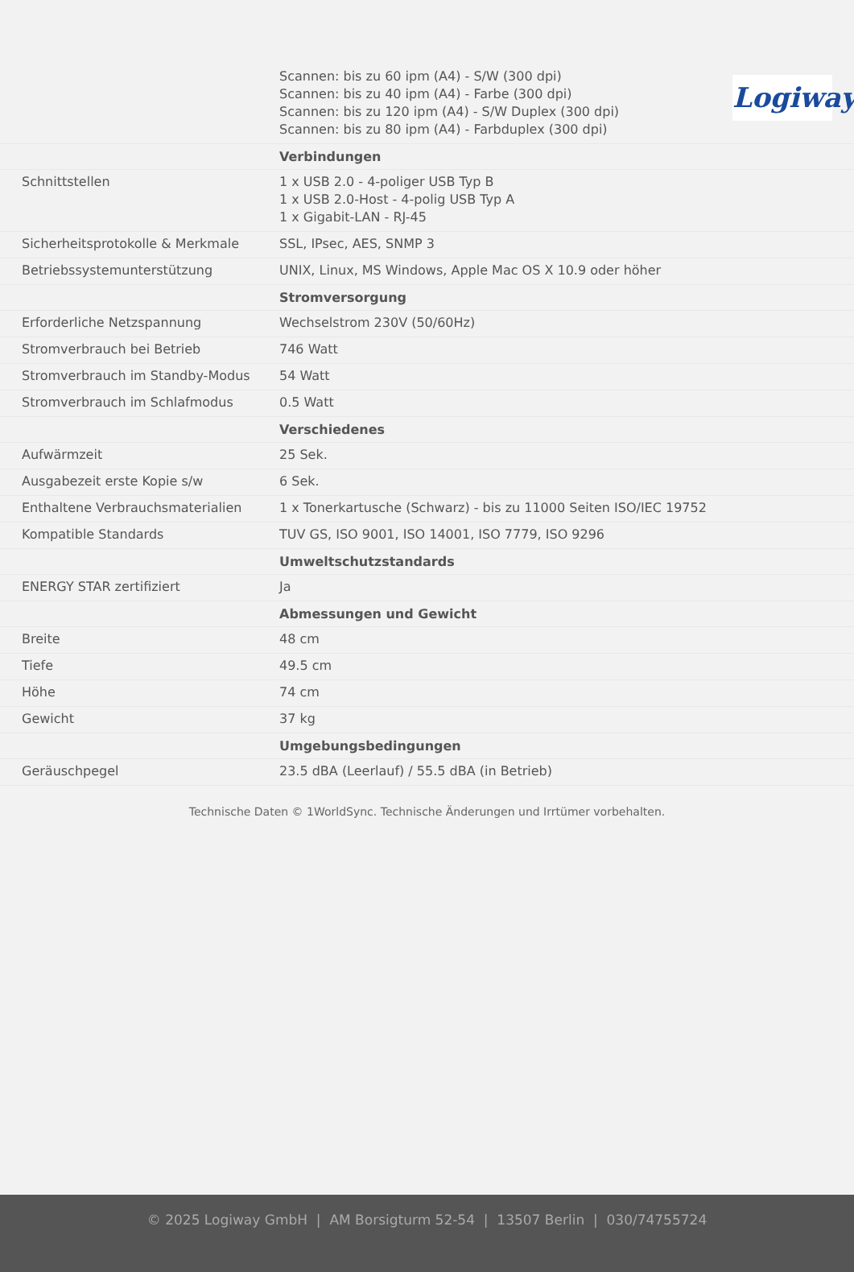Logiway
| | Scannen: bis zu 60 ipm (A4) - S/W (300 dpi) Scannen: bis zu 40 ipm (A4) - Farbe (300 dpi) Scannen: bis zu 120 ipm (A4) - S/W Duplex (300 dpi) Scannen: bis zu 80 ipm (A4) - Farbduplex (300 dpi) |
| | Verbindungen |
| Schnittstellen | 1 x USB 2.0 - 4-poliger USB Typ B 1 x USB 2.0-Host - 4-polig USB Typ A 1 x Gigabit-LAN - RJ-45 |
| Sicherheitsprotokolle & Merkmale | SSL, IPsec, AES, SNMP 3 |
| Betriebssystemunterstützung | UNIX, Linux, MS Windows, Apple Mac OS X 10.9 oder höher |
| | Stromversorgung |
| Erforderliche Netzspannung | Wechselstrom 230V (50/60Hz) |
| Stromverbrauch bei Betrieb | 746 Watt |
| Stromverbrauch im Standby-Modus | 54 Watt |
| Stromverbrauch im Schlafmodus | 0.5 Watt |
| | Verschiedenes |
| Aufwärmzeit | 25 Sek. |
| Ausgabezeit erste Kopie s/w | 6 Sek. |
| Enthaltene Verbrauchsmaterialien | 1 x Tonerkartusche (Schwarz) - bis zu 11000 Seiten ISO/IEC 19752 |
| Kompatible Standards | TUV GS, ISO 9001, ISO 14001, ISO 7779, ISO 9296 |
| | Umweltschutzstandards |
| ENERGY STAR zertifiziert | Ja |
| | Abmessungen und Gewicht |
| Breite | 48 cm |
| Tiefe | 49.5 cm |
| Höhe | 74 cm |
| Gewicht | 37 kg |
| | Umgebungsbedingungen |
| Geräuschpegel | 23.5 dBA (Leerlauf) / 55.5 dBA (in Betrieb) |
Technische Daten © 1WorldSync. Technische Änderungen und Irrtümer vorbehalten.
© 2025 Logiway GmbH | AM Borsigturm 52-54 | 13507 Berlin | 030/74755724